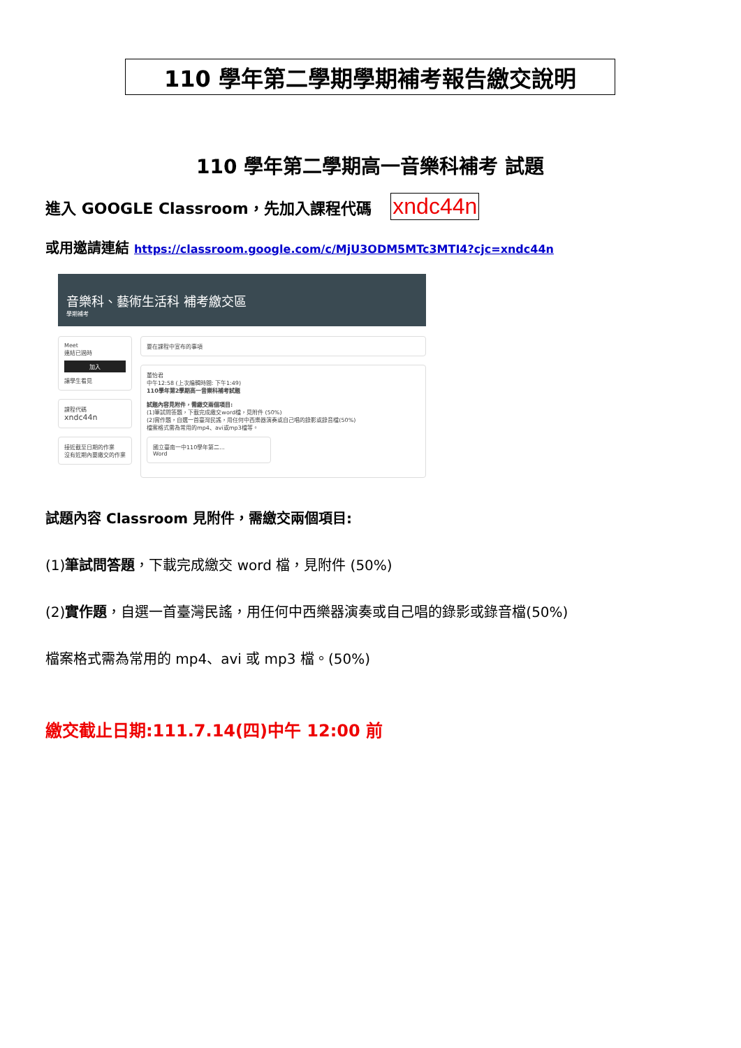110 學年第二學期學期補考報告繳交說明
110 學年第二學期高一音樂科補考 試題
進入 GOOGLE Classroom，先加入課程代碼 xndc44n
或用邀請連結 https://classroom.google.com/c/MjU3ODM5MTc3MTI4?cjc=xndc44n
音樂科、藝術生活科 補考繳交區
學期補考
Meet
連結已過時
加入
讓學生看見
課程代碼
xndc44n
接近截至日期的作業
沒有近期內要繳交的作業
要在課程中宣布的事項
董怡君
中午12:58 (上次編輯時間: 下午1:49)
110學年第2學期高一音樂科補考試題
試題內容見附件，需繳交兩個項目:
(1)筆試問答題，下載完成繳交word檔，見附件 (50%)
(2)實作題，自選一首臺灣民謠，用任何中西樂器演奏或自己唱的錄影或錄音檔(50%)
檔案格式需為常用的mp4、avi或mp3檔等。
國立臺南一中110學年第二...
Word
試題內容 Classroom 見附件，需繳交兩個項目:
(1)筆試問答題，下載完成繳交 word 檔，見附件 (50%)
(2)實作題，自選一首臺灣民謠，用任何中西樂器演奏或自己唱的錄影或錄音檔(50%)
檔案格式需為常用的 mp4、avi 或 mp3 檔。(50%)
繳交截止日期:111.7.14(四)中午 12:00 前